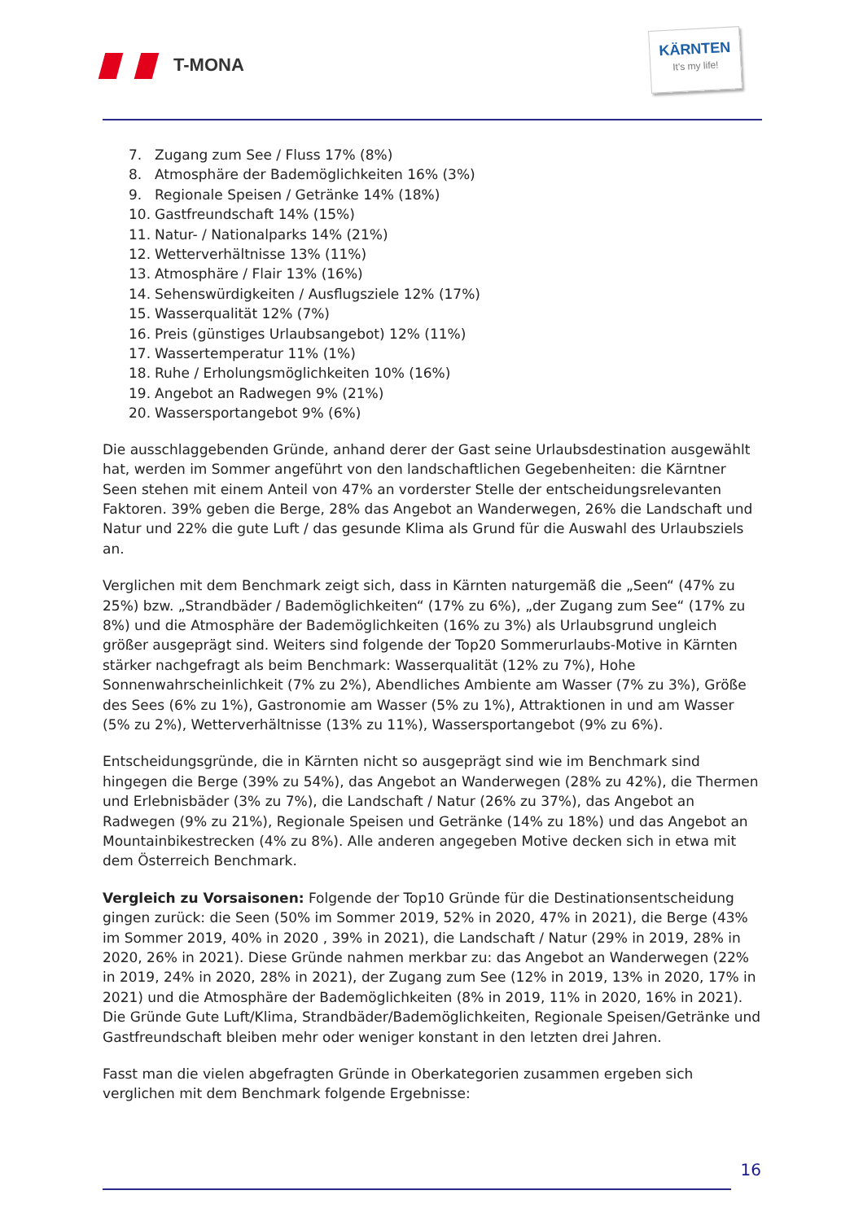T-MONA
KÄRNTEN
It's my life!
7. Zugang zum See / Fluss 17% (8%)
8. Atmosphäre der Bademöglichkeiten 16% (3%)
9. Regionale Speisen / Getränke 14% (18%)
10. Gastfreundschaft 14% (15%)
11. Natur- / Nationalparks 14% (21%)
12. Wetterverhältnisse 13% (11%)
13. Atmosphäre / Flair 13% (16%)
14. Sehenswürdigkeiten / Ausflugsziele 12% (17%)
15. Wasserqualität 12% (7%)
16. Preis (günstiges Urlaubsangebot) 12% (11%)
17. Wassertemperatur 11% (1%)
18. Ruhe / Erholungsmöglichkeiten 10% (16%)
19. Angebot an Radwegen 9% (21%)
20. Wassersportangebot 9% (6%)
Die ausschlaggebenden Gründe, anhand derer der Gast seine Urlaubsdestination ausgewählt hat, werden im Sommer angeführt von den landschaftlichen Gegebenheiten: die Kärntner Seen stehen mit einem Anteil von 47% an vorderster Stelle der entscheidungsrelevanten Faktoren. 39% geben die Berge, 28% das Angebot an Wanderwegen, 26% die Landschaft und Natur und 22% die gute Luft / das gesunde Klima als Grund für die Auswahl des Urlaubsziels an.
Verglichen mit dem Benchmark zeigt sich, dass in Kärnten naturgemäß die „Seen“ (47% zu 25%) bzw. „Strandbäder / Bademöglichkeiten“ (17% zu 6%), „der Zugang zum See“ (17% zu 8%) und die Atmosphäre der Bademöglichkeiten (16% zu 3%) als Urlaubsgrund ungleich größer ausgeprägt sind. Weiters sind folgende der Top20 Sommerurlaubs-Motive in Kärnten stärker nachgefragt als beim Benchmark: Wasserqualität (12% zu 7%), Hohe Sonnenwahrscheinlichkeit (7% zu 2%), Abendliches Ambiente am Wasser (7% zu 3%), Größe des Sees (6% zu 1%), Gastronomie am Wasser (5% zu 1%), Attraktionen in und am Wasser (5% zu 2%), Wetterverhältnisse (13% zu 11%), Wassersportangebot (9% zu 6%).
Entscheidungsgründe, die in Kärnten nicht so ausgeprägt sind wie im Benchmark sind hingegen die Berge (39% zu 54%), das Angebot an Wanderwegen (28% zu 42%), die Thermen und Erlebnisbäder (3% zu 7%), die Landschaft / Natur (26% zu 37%), das Angebot an Radwegen (9% zu 21%), Regionale Speisen und Getränke (14% zu 18%) und das Angebot an Mountainbikestrecken (4% zu 8%). Alle anderen angegeben Motive decken sich in etwa mit dem Österreich Benchmark.
Vergleich zu Vorsaisonen: Folgende der Top10 Gründe für die Destinationsentscheidung gingen zurück: die Seen (50% im Sommer 2019, 52% in 2020, 47% in 2021), die Berge (43% im Sommer 2019, 40% in 2020 , 39% in 2021), die Landschaft / Natur (29% in 2019, 28% in 2020, 26% in 2021). Diese Gründe nahmen merkbar zu: das Angebot an Wanderwegen (22% in 2019, 24% in 2020, 28% in 2021), der Zugang zum See (12% in 2019, 13% in 2020, 17% in 2021) und die Atmosphäre der Bademöglichkeiten (8% in 2019, 11% in 2020, 16% in 2021). Die Gründe Gute Luft/Klima, Strandbäder/Bademöglichkeiten, Regionale Speisen/Getränke und Gastfreundschaft bleiben mehr oder weniger konstant in den letzten drei Jahren.
Fasst man die vielen abgefragten Gründe in Oberkategorien zusammen ergeben sich verglichen mit dem Benchmark folgende Ergebnisse:
16